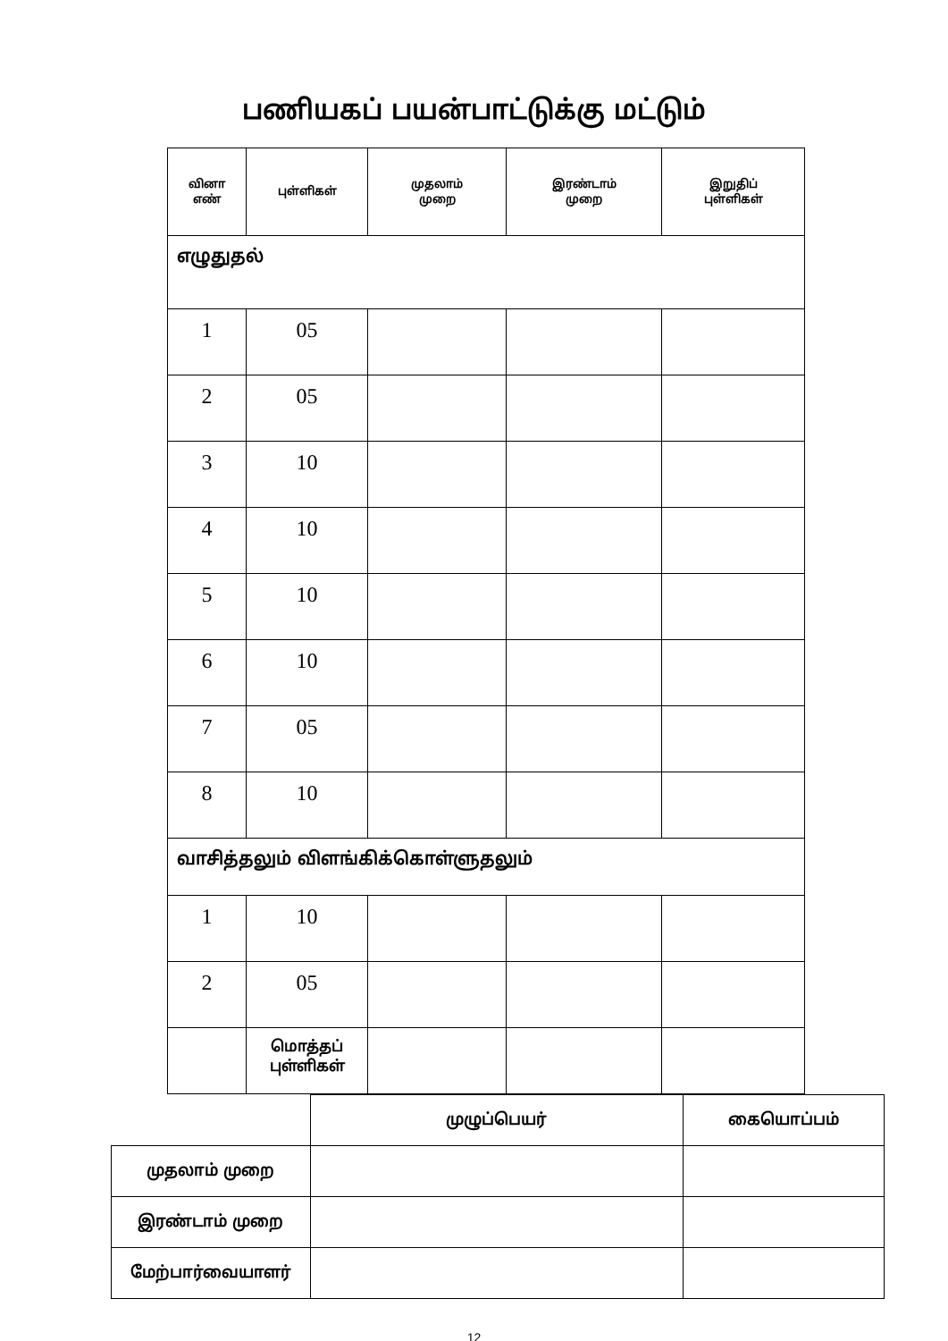பணியகப் பயன்பாட்டுக்கு மட்டும்
| வினா எண் | புள்ளிகள் | முதலாம் முறை | இரண்டாம் முறை | இறுதிப் புள்ளிகள் |
| --- | --- | --- | --- | --- |
| எழுதுதல் | | | | |
| 1 | 05 | | | |
| 2 | 05 | | | |
| 3 | 10 | | | |
| 4 | 10 | | | |
| 5 | 10 | | | |
| 6 | 10 | | | |
| 7 | 05 | | | |
| 8 | 10 | | | |
| வாசித்தலும் விளங்கிக்கொள்ளுதலும் | | | | |
| 1 | 10 | | | |
| 2 | 05 | | | |
| | மொத்தப் புள்ளிகள் | | | |
| | முழுப்பெயர் | கையொப்பம் |
| முதலாம் முறை | | |
| இரண்டாம் முறை | | |
| மேற்பார்வையாளர் | | |
12